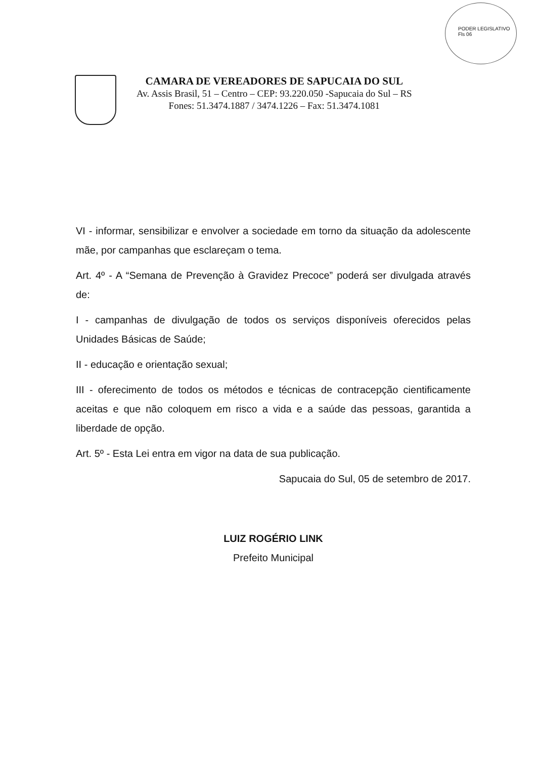PODER LEGISLATIVO Fls 06
CAMARA DE VEREADORES DE SAPUCAIA DO SUL
Av. Assis Brasil, 51 – Centro – CEP: 93.220.050 -Sapucaia do Sul – RS
Fones: 51.3474.1887 / 3474.1226 – Fax: 51.3474.1081
VI - informar, sensibilizar e envolver a sociedade em torno da situação da adolescente mãe, por campanhas que esclareçam o tema.
Art. 4º - A “Semana de Prevenção à Gravidez Precoce” poderá ser divulgada através de:
I - campanhas de divulgação de todos os serviços disponíveis oferecidos pelas Unidades Básicas de Saúde;
II - educação e orientação sexual;
III - oferecimento de todos os métodos e técnicas de contracepção cientificamente aceitas e que não coloquem em risco a vida e a saúde das pessoas, garantida a liberdade de opção.
Art. 5º - Esta Lei entra em vigor na data de sua publicação.
Sapucaia do Sul, 05 de setembro de 2017.
LUIZ ROGÉRIO LINK
Prefeito Municipal